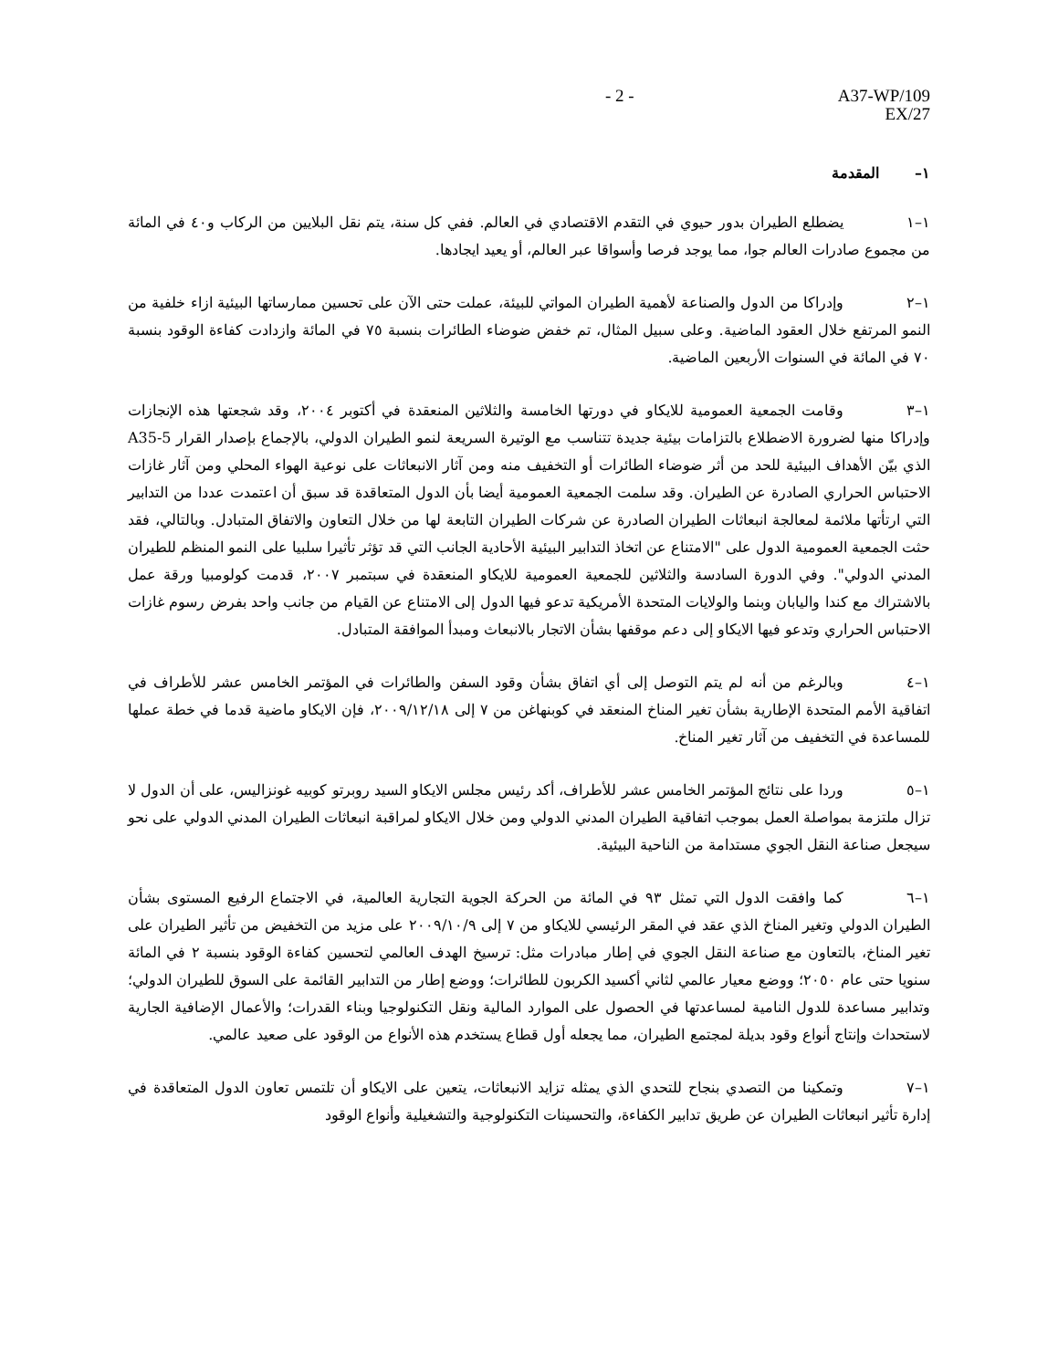- 2 - A37-WP/109
EX/27
١– المقدمة
١–١ يضطلع الطيران بدور حيوي في التقدم الاقتصادي في العالم. ففي كل سنة، يتم نقل البلايين من الركاب و٤٠ في المائة من مجموع صادرات العالم جوا، مما يوجد فرصا وأسواقا عبر العالم، أو يعيد ايجادها.
١–٢ وإدراكا من الدول والصناعة لأهمية الطيران المواتي للبيئة، عملت حتى الآن على تحسين ممارساتها البيئية ازاء خلفية من النمو المرتفع خلال العقود الماضية. وعلى سبيل المثال، تم خفض ضوضاء الطائرات بنسبة ٧٥ في المائة وازدادت كفاءة الوقود بنسبة ٧٠ في المائة في السنوات الأربعين الماضية.
١–٣ وقامت الجمعية العمومية للايكاو في دورتها الخامسة والثلاثين المنعقدة في أكتوبر ٢٠٠٤، وقد شجعتها هذه الإنجازات وإدراكا منها لضرورة الاضطلاع بالتزامات بيئية جديدة تتناسب مع الوتيرة السريعة لنمو الطيران الدولي، بالإجماع بإصدار القرار A35-5 الذي بيّن الأهداف البيئية للحد من أثر ضوضاء الطائرات أو التخفيف منه ومن آثار الانبعاثات على نوعية الهواء المحلي ومن آثار غازات الاحتباس الحراري الصادرة عن الطيران. وقد سلمت الجمعية العمومية أيضا بأن الدول المتعاقدة قد سبق أن اعتمدت عددا من التدابير التي ارتأتها ملائمة لمعالجة انبعاثات الطيران الصادرة عن شركات الطيران التابعة لها من خلال التعاون والاتفاق المتبادل. وبالتالي، فقد حثت الجمعية العمومية الدول على "الامتناع عن اتخاذ التدابير البيئية الأحادية الجانب التي قد تؤثر تأثيرا سلبيا على النمو المنظم للطيران المدني الدولي". وفي الدورة السادسة والثلاثين للجمعية العمومية للايكاو المنعقدة في سبتمبر ٢٠٠٧، قدمت كولومبيا ورقة عمل بالاشتراك مع كندا واليابان وبنما والولايات المتحدة الأمريكية تدعو فيها الدول إلى الامتناع عن القيام من جانب واحد بفرض رسوم غازات الاحتباس الحراري وتدعو فيها الايكاو إلى دعم موقفها بشأن الاتجار بالانبعاث ومبدأ الموافقة المتبادل.
١–٤ وبالرغم من أنه لم يتم التوصل إلى أي اتفاق بشأن وقود السفن والطائرات في المؤتمر الخامس عشر للأطراف في اتفاقية الأمم المتحدة الإطارية بشأن تغير المناخ المنعقد في كوبنهاغن من ٧ إلى ٢٠٠٩/١٢/١٨، فإن الايكاو ماضية قدما في خطة عملها للمساعدة في التخفيف من آثار تغير المناخ.
١–٥ وردا على نتائج المؤتمر الخامس عشر للأطراف، أكد رئيس مجلس الايكاو السيد روبرتو كوبيه غونزاليس، على أن الدول لا تزال ملتزمة بمواصلة العمل بموجب اتفاقية الطيران المدني الدولي ومن خلال الايكاو لمراقبة انبعاثات الطيران المدني الدولي على نحو سيجعل صناعة النقل الجوي مستدامة من الناحية البيئية.
١–٦ كما وافقت الدول التي تمثل ٩٣ في المائة من الحركة الجوية التجارية العالمية، في الاجتماع الرفيع المستوى بشأن الطيران الدولي وتغير المناخ الذي عقد في المقر الرئيسي للايكاو من ٧ إلى ٢٠٠٩/١٠/٩ على مزيد من التخفيض من تأثير الطيران على تغير المناخ، بالتعاون مع صناعة النقل الجوي في إطار مبادرات مثل: ترسيخ الهدف العالمي لتحسين كفاءة الوقود بنسبة ٢ في المائة سنويا حتى عام ٢٠٥٠؛ ووضع معيار عالمي لثاني أكسيد الكربون للطائرات؛ ووضع إطار من التدابير القائمة على السوق للطيران الدولي؛ وتدابير مساعدة للدول النامية لمساعدتها في الحصول على الموارد المالية ونقل التكنولوجيا وبناء القدرات؛ والأعمال الإضافية الجارية لاستحداث وإنتاج أنواع وقود بديلة لمجتمع الطيران، مما يجعله أول قطاع يستخدم هذه الأنواع من الوقود على صعيد عالمي.
١–٧ وتمكينا من التصدي بنجاح للتحدي الذي يمثله تزايد الانبعاثات، يتعين على الايكاو أن تلتمس تعاون الدول المتعاقدة في إدارة تأثير انبعاثات الطيران عن طريق تدابير الكفاءة، والتحسينات التكنولوجية والتشغيلية وأنواع الوقود